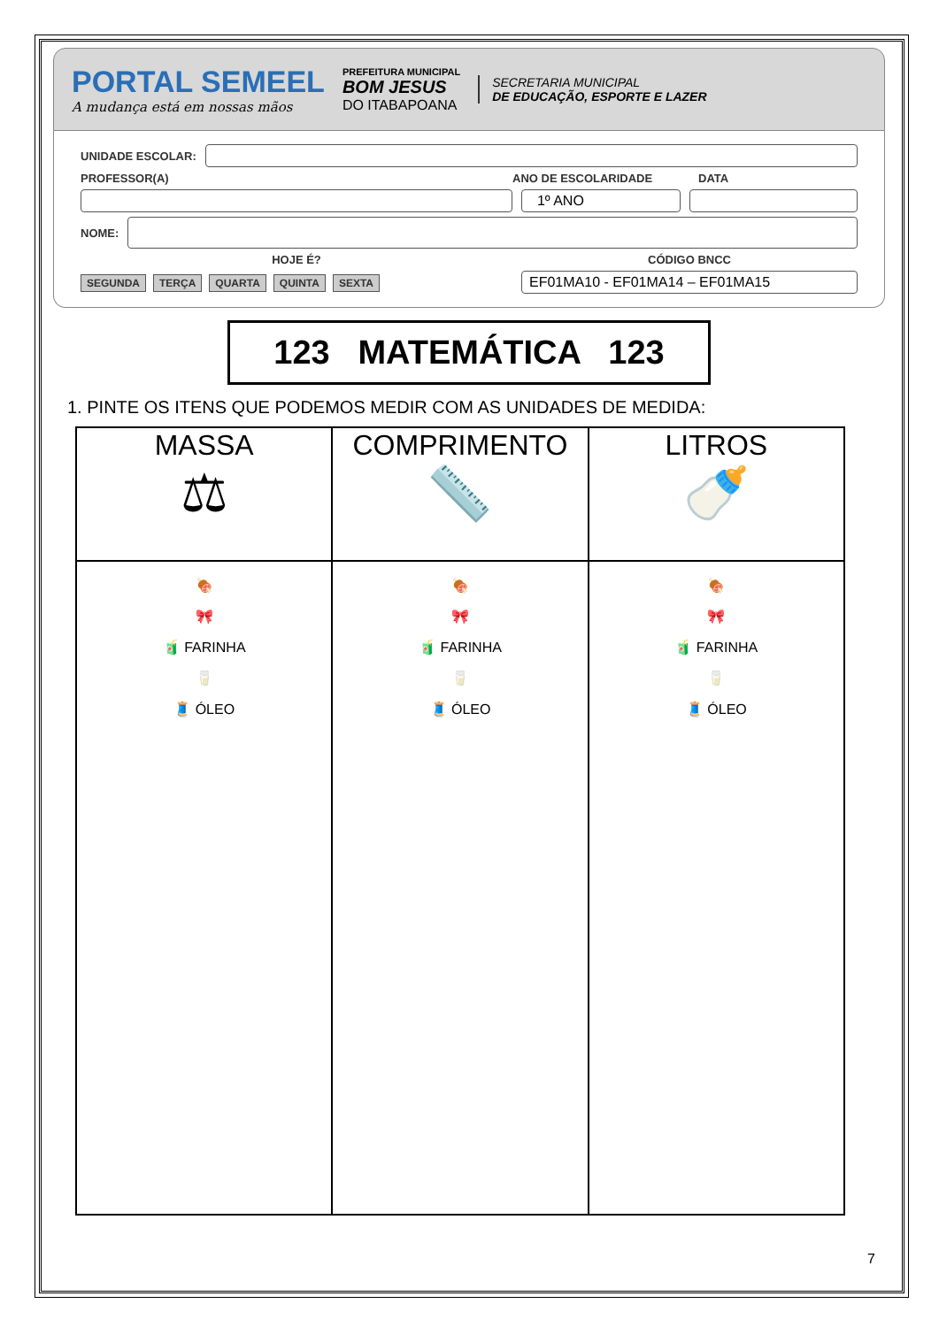PORTAL SEMEEL
A mudança está em nossas mãos
PREFEITURA MUNICIPAL
BOM JESUS
DO ITABAPOANA
SECRETARIA MUNICIPAL
DE EDUCAÇÃO, ESPORTE E LAZER
UNIDADE ESCOLAR:
PROFESSOR(A) ANO DE ESCOLARIDADE DATA
1º ANO
NOME:
HOJE É? CÓDIGO BNCC
SEGUNDA TERÇA QUARTA QUINTA SEXTA
EF01MA10 - EF01MA14 – EF01MA15
123 MATEMÁTICA 123
1. PINTE OS ITENS QUE PODEMOS MEDIR COM AS UNIDADES DE MEDIDA:
| MASSA ⚖ | COMPRIMENTO 📏 | LITROS 🍼 |
| 🍖 🎀 🧃 FARINHA 🥛 🧵 ÓLEO | 🍖 🎀 🧃 FARINHA 🥛 🧵 ÓLEO | 🍖 🎀 🧃 FARINHA 🥛 🧵 ÓLEO |
7